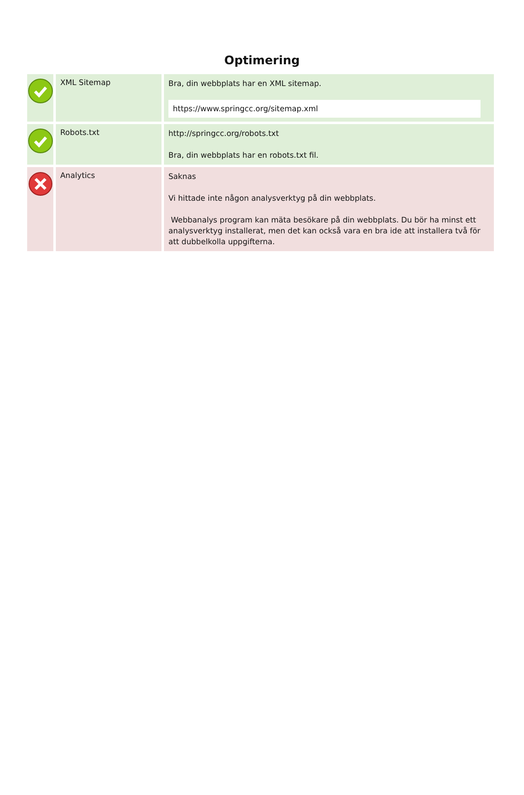Optimering
| | XML Sitemap | Bra, din webbplats har en XML sitemap. https://www.springcc.org/sitemap.xml |
| | Robots.txt | http://springcc.org/robots.txt Bra, din webbplats har en robots.txt fil. |
| | Analytics | Saknas Vi hittade inte någon analysverktyg på din webbplats. Webbanalys program kan mäta besökare på din webbplats. Du bör ha minst ett analysverktyg installerat, men det kan också vara en bra ide att installera två för att dubbelkolla uppgifterna. |